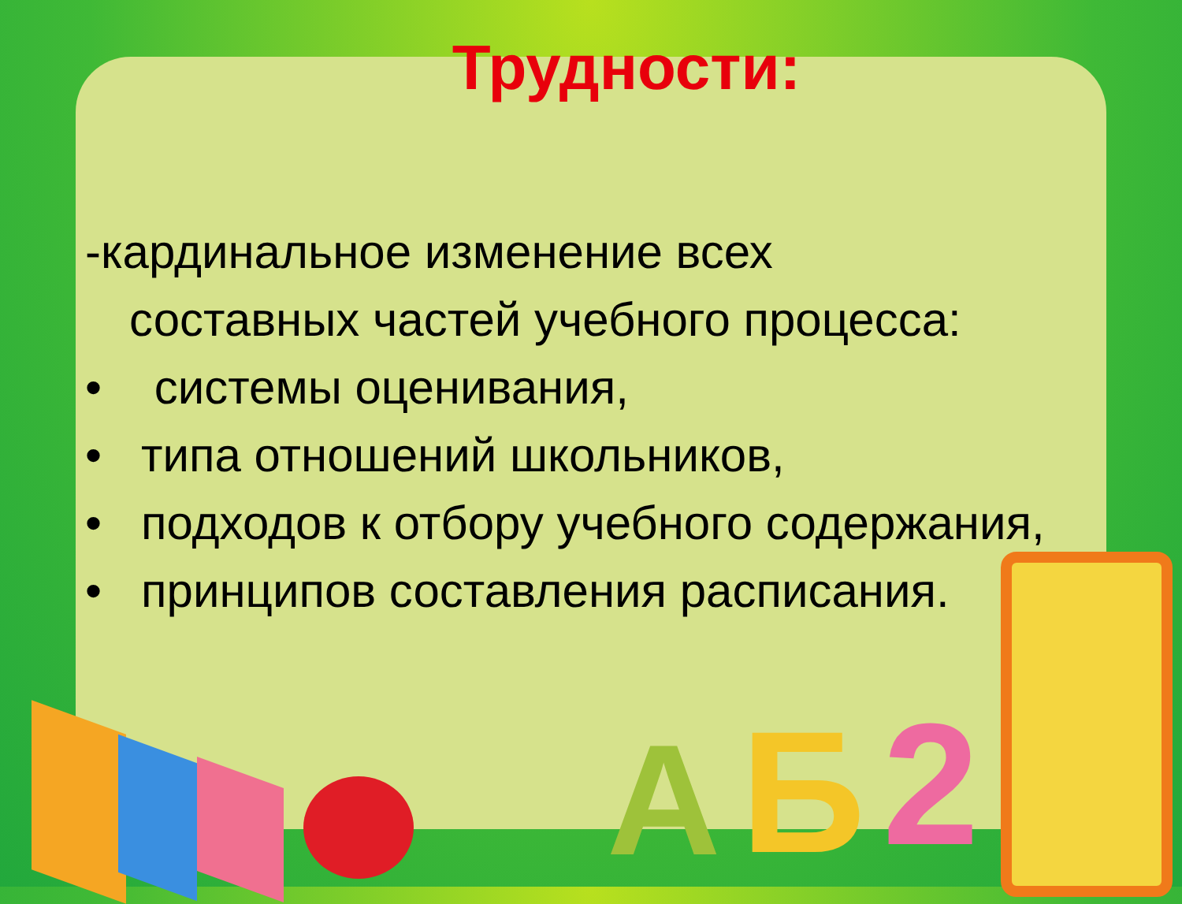2
Б
A
Трудности:
-кардинальное изменение всех
составных частей учебного процесса:
• системы оценивания,
• типа отношений школьников,
• подходов к отбору учебного содержания,
• принципов составления расписания.